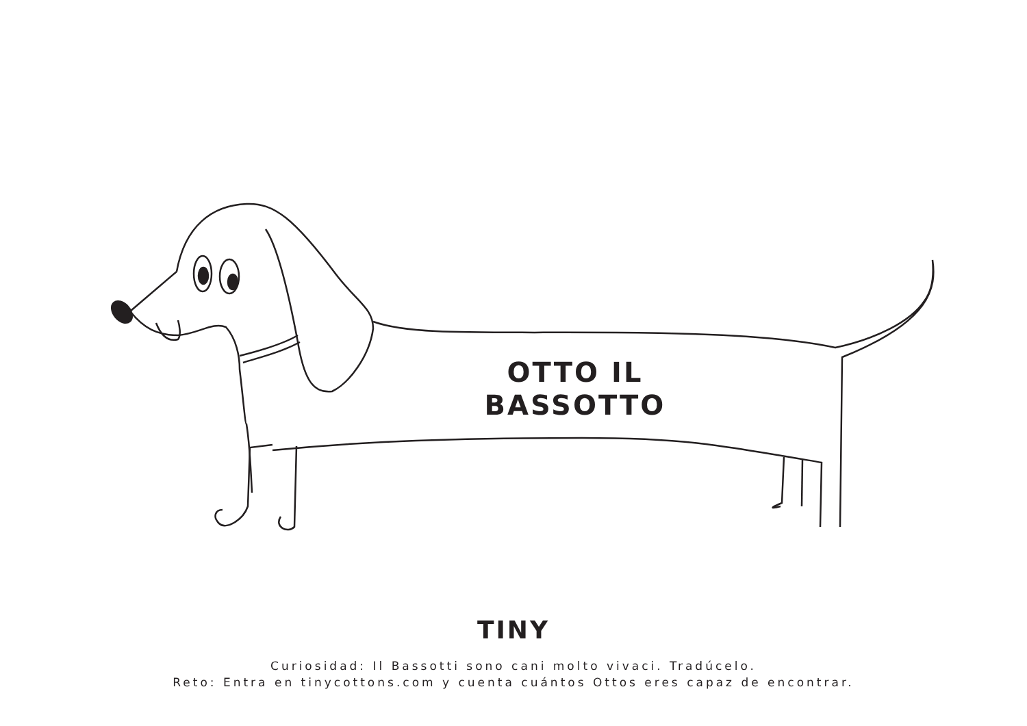OTTO IL
BASSOTTO
TINY
Curiosidad: Il Bassotti sono cani molto vivaci. Tradúcelo.
Reto: Entra en tinycottons.com y cuenta cuántos Ottos eres capaz de encontrar.